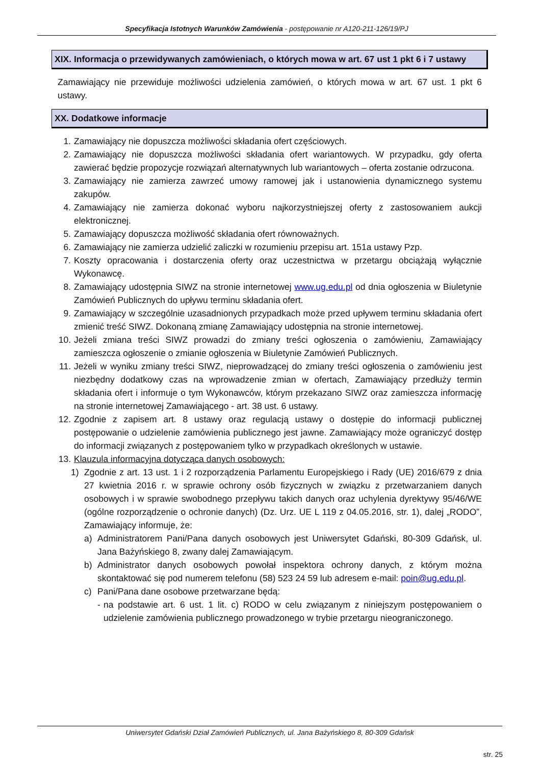Specyfikacja Istotnych Warunków Zamówienia - postępowanie nr A120-211-126/19/PJ
XIX. Informacja o przewidywanych zamówieniach, o których mowa w art. 67 ust 1 pkt 6 i 7 ustawy
Zamawiający nie przewiduje możliwości udzielenia zamówień, o których mowa w art. 67 ust. 1 pkt 6 ustawy.
XX. Dodatkowe informacje
1. Zamawiający nie dopuszcza możliwości składania ofert częściowych.
2. Zamawiający nie dopuszcza możliwości składania ofert wariantowych. W przypadku, gdy oferta zawierać będzie propozycje rozwiązań alternatywnych lub wariantowych – oferta zostanie odrzucona.
3. Zamawiający nie zamierza zawrzeć umowy ramowej jak i ustanowienia dynamicznego systemu zakupów.
4. Zamawiający nie zamierza dokonać wyboru najkorzystniejszej oferty z zastosowaniem aukcji elektronicznej.
5. Zamawiający dopuszcza możliwość składania ofert równoważnych.
6. Zamawiający nie zamierza udzielić zaliczki w rozumieniu przepisu art. 151a ustawy Pzp.
7. Koszty opracowania i dostarczenia oferty oraz uczestnictwa w przetargu obciążają wyłącznie Wykonawcę.
8. Zamawiający udostępnia SIWZ na stronie internetowej www.ug.edu.pl od dnia ogłoszenia w Biuletynie Zamówień Publicznych do upływu terminu składania ofert.
9. Zamawiający w szczególnie uzasadnionych przypadkach może przed upływem terminu składania ofert zmienić treść SIWZ. Dokonaną zmianę Zamawiający udostępnia na stronie internetowej.
10. Jeżeli zmiana treści SIWZ prowadzi do zmiany treści ogłoszenia o zamówieniu, Zamawiający zamieszcza ogłoszenie o zmianie ogłoszenia w Biuletynie Zamówień Publicznych.
11. Jeżeli w wyniku zmiany treści SIWZ, nieprowadzącej do zmiany treści ogłoszenia o zamówieniu jest niezbędny dodatkowy czas na wprowadzenie zmian w ofertach, Zamawiający przedłuży termin składania ofert i informuje o tym Wykonawców, którym przekazano SIWZ oraz zamieszcza informację na stronie internetowej Zamawiającego - art. 38 ust. 6 ustawy.
12. Zgodnie z zapisem art. 8 ustawy oraz regulacją ustawy o dostępie do informacji publicznej postępowanie o udzielenie zamówienia publicznego jest jawne. Zamawiający może ograniczyć dostęp do informacji związanych z postępowaniem tylko w przypadkach określonych w ustawie.
13. Klauzula informacyjna dotycząca danych osobowych:
1) Zgodnie z art. 13 ust. 1 i 2 rozporządzenia Parlamentu Europejskiego i Rady (UE) 2016/679 z dnia 27 kwietnia 2016 r. w sprawie ochrony osób fizycznych w związku z przetwarzaniem danych osobowych i w sprawie swobodnego przepływu takich danych oraz uchylenia dyrektywy 95/46/WE (ogólne rozporządzenie o ochronie danych) (Dz. Urz. UE L 119 z 04.05.2016, str. 1), dalej „RODO”, Zamawiający informuje, że:
a) Administratorem Pani/Pana danych osobowych jest Uniwersytet Gdański, 80-309 Gdańsk, ul. Jana Bażyńskiego 8, zwany dalej Zamawiającym.
b) Administrator danych osobowych powołał inspektora ochrony danych, z którym można skontaktować się pod numerem telefonu (58) 523 24 59 lub adresem e-mail: poin@ug.edu.pl.
c) Pani/Pana dane osobowe przetwarzane będą:
- na podstawie art. 6 ust. 1 lit. c) RODO w celu związanym z niniejszym postępowaniem o udzielenie zamówienia publicznego prowadzonego w trybie przetargu nieograniczonego.
Uniwersytet Gdański Dział Zamówień Publicznych, ul. Jana Bażyńskiego 8, 80-309 Gdańsk
str. 25